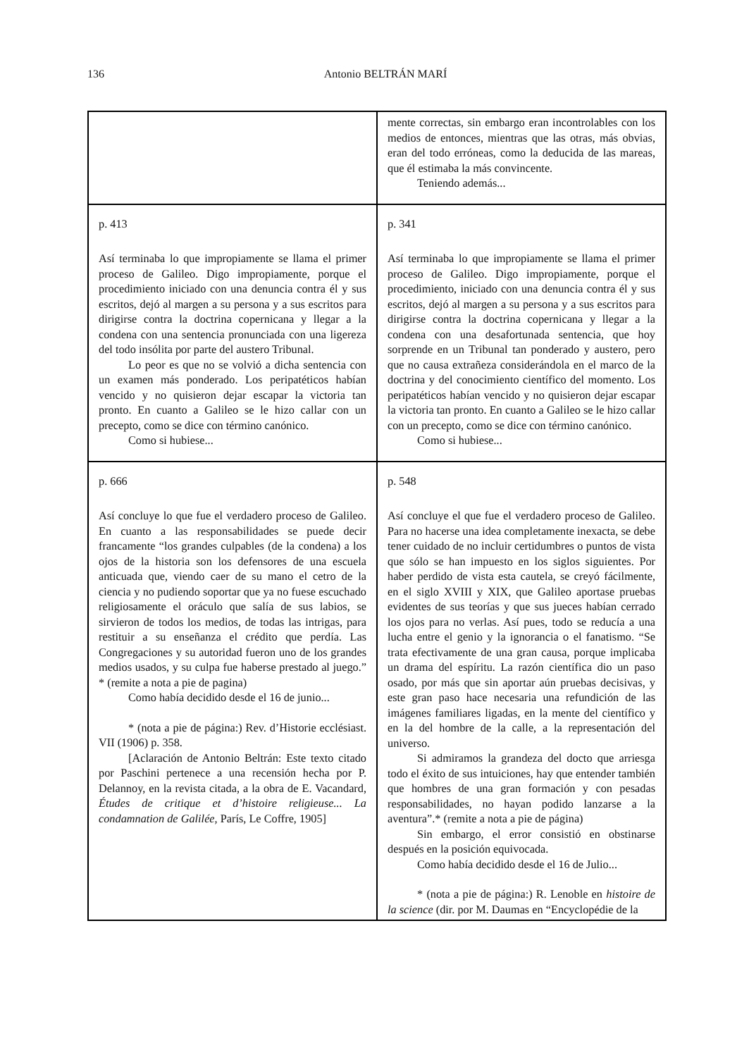136
Antonio BELTRÁN MARÍ
| | mente correctas, sin embargo eran incontrolables con los medios de entonces, mientras que las otras, más obvias, eran del todo erróneas, como la deducida de las mareas, que él estimaba la más convincente. Teniendo además... |
| p. 413 Así terminaba lo que impropiamente se llama el primer proceso de Galileo. Digo impropiamente, porque el procedimiento iniciado con una denuncia contra él y sus escritos, dejó al margen a su persona y a sus escritos para dirigirse contra la doctrina copernicana y llegar a la condena con una sentencia pronunciada con una ligereza del todo insólita por parte del austero Tribunal. Lo peor es que no se volvió a dicha sentencia con un examen más ponderado. Los peripatéticos habían vencido y no quisieron dejar escapar la victoria tan pronto. En cuanto a Galileo se le hizo callar con un precepto, como se dice con término canónico. Como si hubiese... | p. 341 Así terminaba lo que impropiamente se llama el primer proceso de Galileo. Digo impropiamente, porque el procedimiento, iniciado con una denuncia contra él y sus escritos, dejó al margen a su persona y a sus escritos para dirigirse contra la doctrina copernicana y llegar a la condena con una desafortunada sentencia, que hoy sorprende en un Tribunal tan ponderado y austero, pero que no causa extrañeza considerándola en el marco de la doctrina y del conocimiento científico del momento. Los peripatéticos habían vencido y no quisieron dejar escapar la victoria tan pronto. En cuanto a Galileo se le hizo callar con un precepto, como se dice con término canónico. Como si hubiese... |
| p. 666 Así concluye lo que fue el verdadero proceso de Galileo. En cuanto a las responsabilidades se puede decir francamente “los grandes culpables (de la condena) a los ojos de la historia son los defensores de una escuela anticuada que, viendo caer de su mano el cetro de la ciencia y no pudiendo soportar que ya no fuese escuchado religiosamente el oráculo que salía de sus labios, se sirvieron de todos los medios, de todas las intrigas, para restituir a su enseñanza el crédito que perdía. Las Congregaciones y su autoridad fueron uno de los grandes medios usados, y su culpa fue haberse prestado al juego.” * (remite a nota a pie de pagina) Como había decidido desde el 16 de junio... * (nota a pie de página:) Rev. d’Historie ecclésiast. VII (1906) p. 358. [Aclaración de Antonio Beltrán: Este texto citado por Paschini pertenece a una recensión hecha por P. Delannoy, en la revista citada, a la obra de E. Vacandard, Études de critique et d’histoire religieuse... La condamnation de Galilée, París, Le Coffre, 1905] | p. 548 Así concluye el que fue el verdadero proceso de Galileo. Para no hacerse una idea completamente inexacta, se debe tener cuidado de no incluir certidumbres o puntos de vista que sólo se han impuesto en los siglos siguientes. Por haber perdido de vista esta cautela, se creyó fácilmente, en el siglo XVIII y XIX, que Galileo aportase pruebas evidentes de sus teorías y que sus jueces habían cerrado los ojos para no verlas. Así pues, todo se reducía a una lucha entre el genio y la ignorancia o el fanatismo. “Se trata efectivamente de una gran causa, porque implicaba un drama del espíritu. La razón científica dio un paso osado, por más que sin aportar aún pruebas decisivas, y este gran paso hace necesaria una refundición de las imágenes familiares ligadas, en la mente del científico y en la del hombre de la calle, a la representación del universo. Si admiramos la grandeza del docto que arriesga todo el éxito de sus intuiciones, hay que entender también que hombres de una gran formación y con pesadas responsabilidades, no hayan podido lanzarse a la aventura”.* (remite a nota a pie de página) Sin embargo, el error consistió en obstinarse después en la posición equivocada. Como había decidido desde el 16 de Julio... * (nota a pie de página:) R. Lenoble en histoire de la science (dir. por M. Daumas en “Encyclopédie de la |